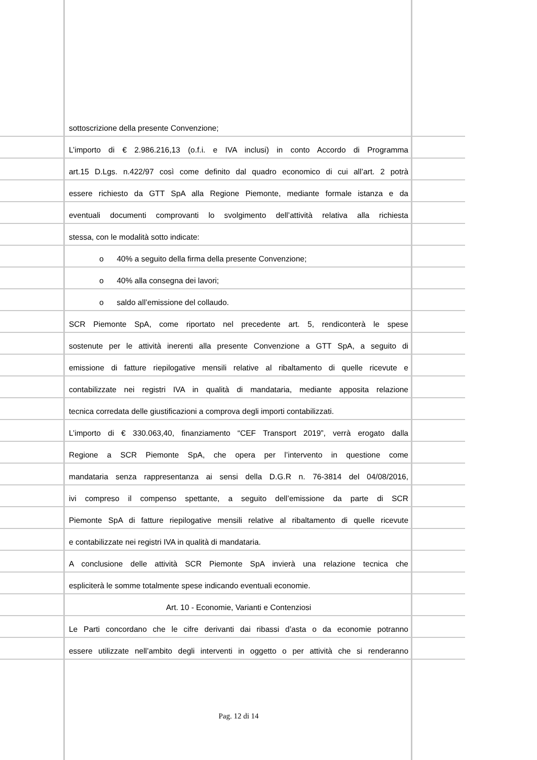sottoscrizione della presente Convenzione;
L’importo di € 2.986.216,13 (o.f.i. e IVA inclusi) in conto Accordo di Programma
art.15 D.Lgs. n.422/97 così come definito dal quadro economico di cui all’art. 2 potrà
essere richiesto da GTT SpA alla Regione Piemonte, mediante formale istanza e da
eventuali documenti comprovanti lo svolgimento dell’attività relativa alla richiesta
stessa, con le modalità sotto indicate:
o 40% a seguito della firma della presente Convenzione;
o 40% alla consegna dei lavori;
o saldo all’emissione del collaudo.
SCR Piemonte SpA, come riportato nel precedente art. 5, rendiconterà le spese
sostenute per le attività inerenti alla presente Convenzione a GTT SpA, a seguito di
emissione di fatture riepilogative mensili relative al ribaltamento di quelle ricevute e
contabilizzate nei registri IVA in qualità di mandataria, mediante apposita relazione
tecnica corredata delle giustificazioni a comprova degli importi contabilizzati.
L’importo di € 330.063,40, finanziamento “CEF Transport 2019”, verrà erogato dalla
Regione a SCR Piemonte SpA, che opera per l’intervento in questione come
mandataria senza rappresentanza ai sensi della D.G.R n. 76-3814 del 04/08/2016,
ivi compreso il compenso spettante, a seguito dell’emissione da parte di SCR
Piemonte SpA di fatture riepilogative mensili relative al ribaltamento di quelle ricevute
e contabilizzate nei registri IVA in qualità di mandataria.
A conclusione delle attività SCR Piemonte SpA invierà una relazione tecnica che
espliciterà le somme totalmente spese indicando eventuali economie.
Art. 10 - Economie, Varianti e Contenziosi
Le Parti concordano che le cifre derivanti dai ribassi d’asta o da economie potranno
essere utilizzate nell’ambito degli interventi in oggetto o per attività che si renderanno
Pag. 12 di 14